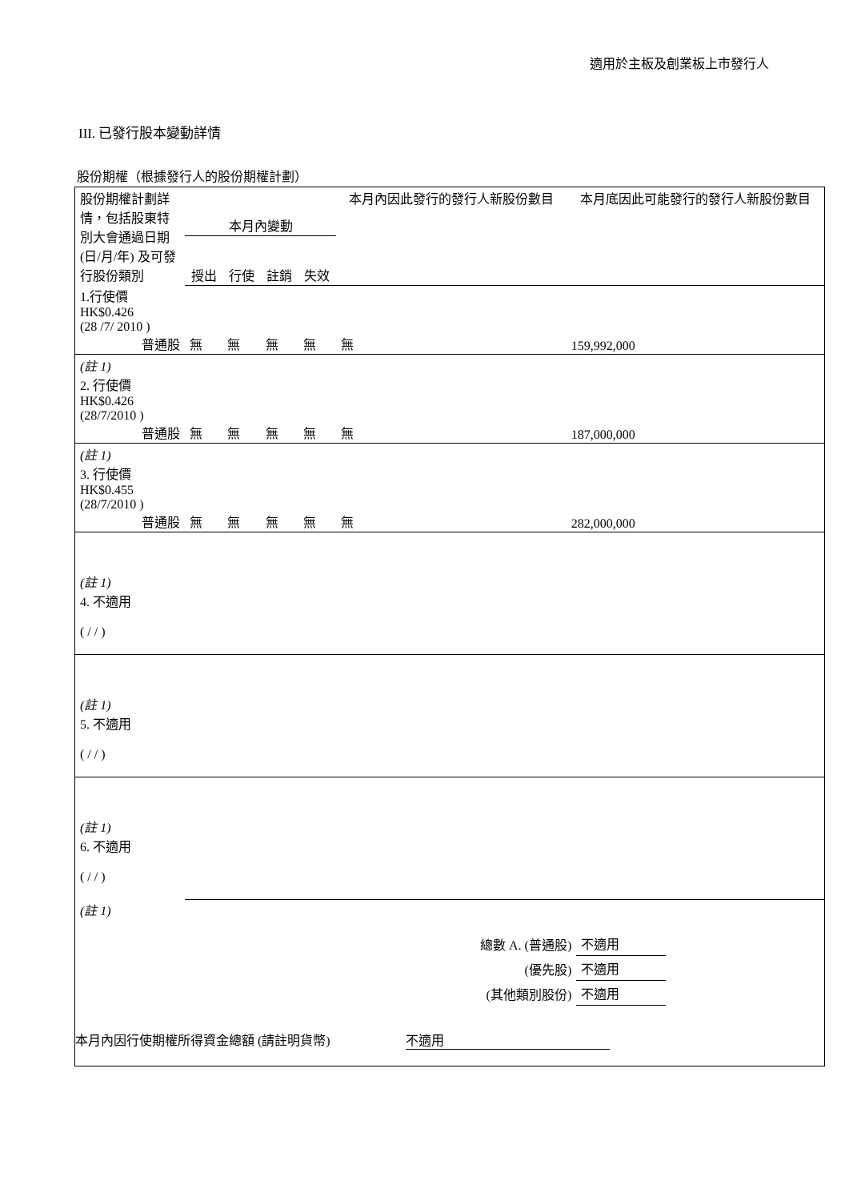適用於主板及創業板上市發行人
III. 已發行股本變動詳情
股份期權（根據發行人的股份期權計劃）
| 股份期權計劃詳情，包括股東特別大會通過日期 (日/月/年) 及可發行股份類別 | 本月內變動 | | | | 本月內因此發行的發行人新股份數目 | 本月底因此可能發行的發行人新股份數目 |
| --- | --- | --- | --- | --- | --- | --- |
| | 授出 | 行使 | 註銷 | 失效 | | |
| 1.行使價 HK$0.426 (28 /7/ 2010 ) 普通股 | 無 | 無 | 無 | 無 | 無 | 159,992,000 |
| (註 1) 2. 行使價 HK$0.426 (28/7/2010 ) 普通股 | 無 | 無 | 無 | 無 | 無 | 187,000,000 |
| (註 1) 3. 行使價 HK$0.455 (28/7/2010 ) 普通股 | 無 | 無 | 無 | 無 | 無 | 282,000,000 |
| (註 1) 4. 不適用 ( / / ) | | | | | | |
| (註 1) 5. 不適用 ( / / ) | | | | | | |
| (註 1) 6. 不適用 ( / / ) | | | | | | |
| (註 1) | | | | | | |
| 總數 A. (普通股) | 不適用 |
| (優先股) | 不適用 |
| (其他類別股份) | 不適用 |
本月內因行使期權所得資金總額 (請註明貨幣) 不適用